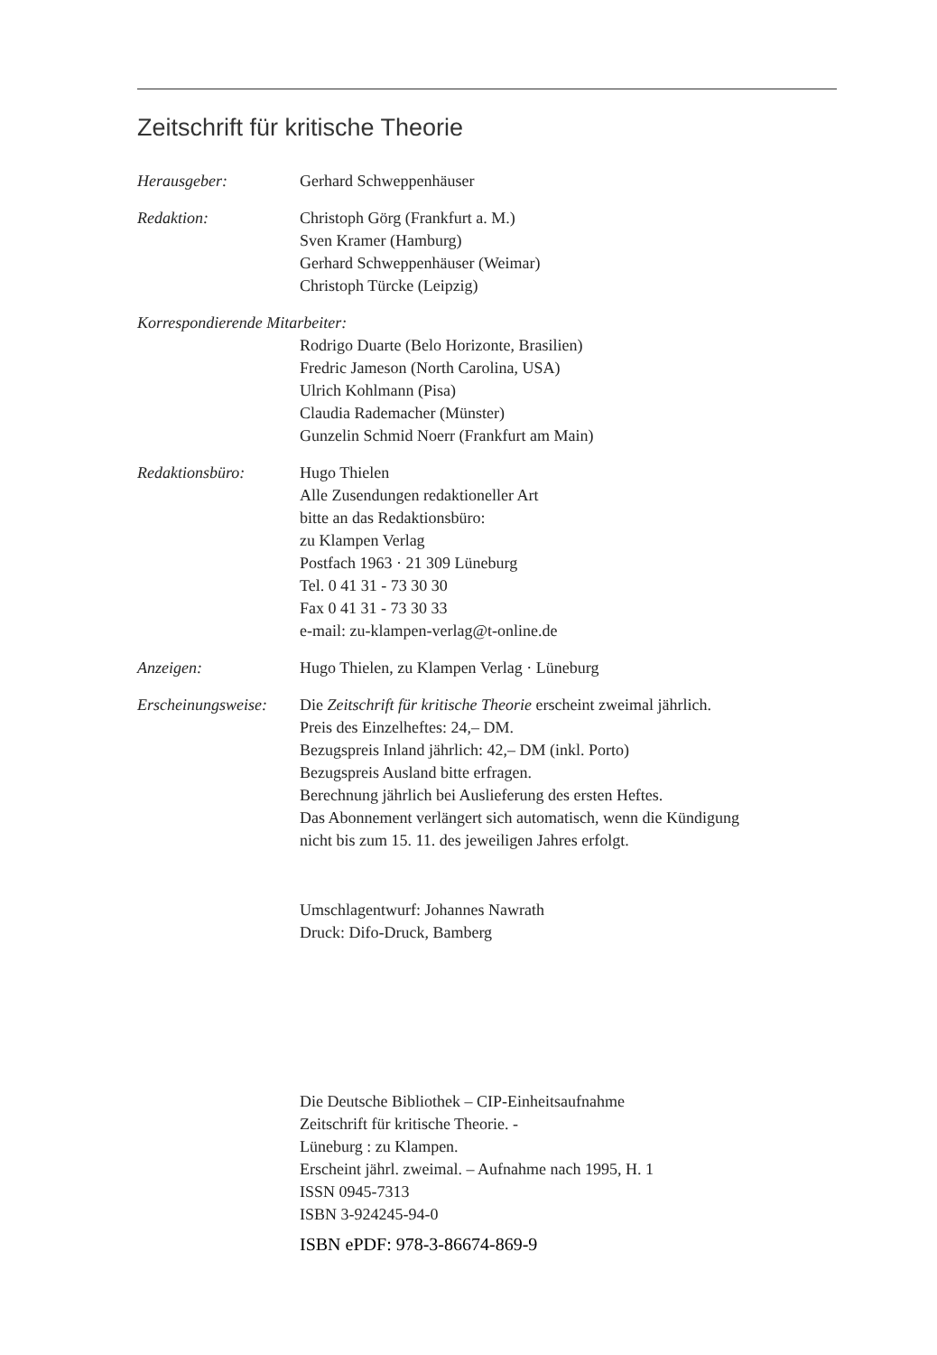Zeitschrift für kritische Theorie
Herausgeber: Gerhard Schweppenhäuser
Redaktion: Christoph Görg (Frankfurt a. M.)
Sven Kramer (Hamburg)
Gerhard Schweppenhäuser (Weimar)
Christoph Türcke (Leipzig)
Korrespondierende Mitarbeiter:
Rodrigo Duarte (Belo Horizonte, Brasilien)
Fredric Jameson (North Carolina, USA)
Ulrich Kohlmann (Pisa)
Claudia Rademacher (Münster)
Gunzelin Schmid Noerr (Frankfurt am Main)
Redaktionsbüro: Hugo Thielen
Alle Zusendungen redaktioneller Art
bitte an das Redaktionsbüro:
zu Klampen Verlag
Postfach 1963 · 21 309 Lüneburg
Tel. 0 41 31 - 73 30 30
Fax 0 41 31 - 73 30 33
e-mail: zu-klampen-verlag@t-online.de
Anzeigen: Hugo Thielen, zu Klampen Verlag · Lüneburg
Erscheinungsweise:
Die Zeitschrift für kritische Theorie erscheint zweimal jährlich.
Preis des Einzelheftes: 24,– DM.
Bezugspreis Inland jährlich: 42,– DM (inkl. Porto)
Bezugspreis Ausland bitte erfragen.
Berechnung jährlich bei Auslieferung des ersten Heftes.
Das Abonnement verlängert sich automatisch, wenn die Kündigung
nicht bis zum 15. 11. des jeweiligen Jahres erfolgt.
Umschlagentwurf: Johannes Nawrath
Druck: Difo-Druck, Bamberg
Die Deutsche Bibliothek – CIP-Einheitsaufnahme
Zeitschrift für kritische Theorie. -
Lüneburg : zu Klampen.
Erscheint jährl. zweimal. – Aufnahme nach 1995, H. 1
ISSN 0945-7313
ISBN 3-924245-94-0
ISBN ePDF: 978-3-86674-869-9